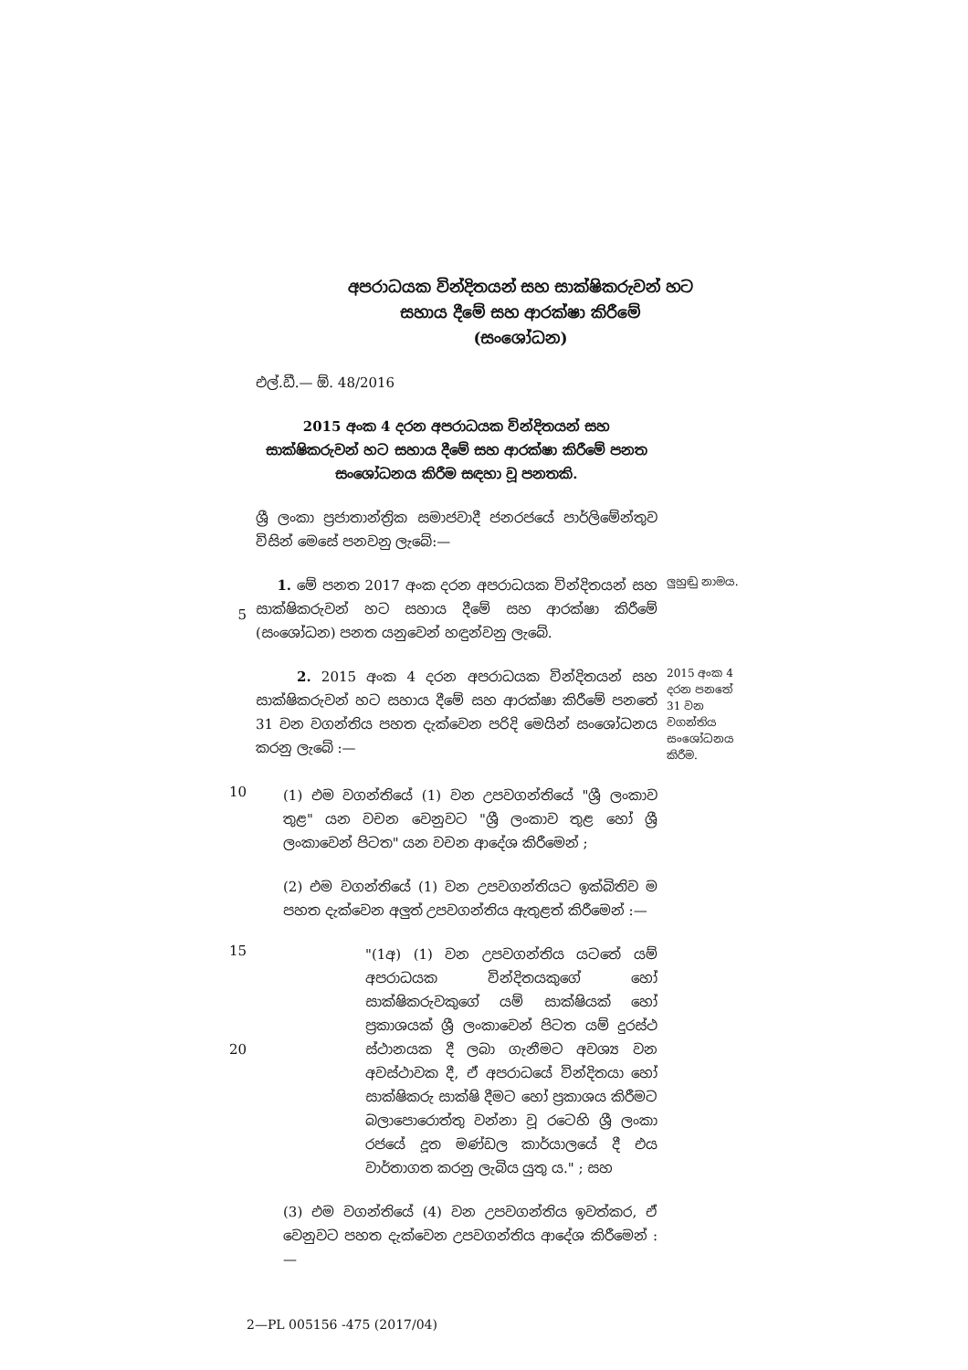අපරාධයක වින්දිතයන් සහ සාක්ෂිකරුවන් හට
සහාය දීමේ සහ ආරක්ෂා කිරීමේ
(සංශෝධන)
එල්.ඩී.— ඕ. 48/2016
2015 අංක 4 දරන අපරාධයක වින්දිතයන් සහ සාක්ෂිකරුවන් හට සහාය දීමේ සහ ආරක්ෂා කිරීමේ පනත සංශෝධනය කිරීම සඳහා වූ පනතකි.
ශ්‍රී ලංකා ප්‍රජාතාන්ත්‍රික සමාජවාදී ජනරජයේ පාර්ලිමේන්තුව විසින් මෙසේ පනවනු ලැබේ:—
5
1. මේ පනත 2017 අංක දරන අපරාධයක වින්දිතයන් සහ සාක්ෂිකරුවන් හට සහාය දීමේ සහ ආරක්ෂා කිරීමේ (සංශෝධන) පනත යනුවෙන් හඳුන්වනු ලැබේ.
ලුහුඬු නාමය.
2. 2015 අංක 4 දරන අපරාධයක වින්දිතයන් සහ සාක්ෂිකරුවන් හට සහාය දීමේ සහ ආරක්ෂා කිරීමේ පනතේ 31 වන වගන්තිය පහත දැක්වෙන පරිදි මෙයින් සංශෝධනය කරනු ලැබේ :—
2015 අංක 4 දරන පනතේ 31 වන වගන්තිය සංශෝධනය කිරීම.
10
(1) එම වගන්තියේ (1) වන උපවගන්තියේ "ශ්‍රී ලංකාව තුළ" යන වචන වෙනුවට "ශ්‍රී ලංකාව තුළ හෝ ශ්‍රී ලංකාවෙන් පිටත" යන වචන ආදේශ කිරීමෙන් ;
(2) එම වගන්තියේ (1) වන උපවගන්තියට ඉක්බිතිව ම පහත දැක්වෙන අලුත් උපවගන්තිය ඇතුළත් කිරීමෙන් :—
15
20
"(1අ) (1) වන උපවගන්තිය යටතේ යම් අපරාධයක වින්දිතයකුගේ හෝ සාක්ෂිකරුවකුගේ යම් සාක්ෂියක් හෝ ප්‍රකාශයක් ශ්‍රී ලංකාවෙන් පිටත යම් දුරස්ථ ස්ථානයක දී ලබා ගැනීමට අවශ්‍ය වන අවස්ථාවක දී, ඒ අපරාධයේ වින්දිතයා හෝ සාක්ෂිකරු සාක්ෂි දීමට හෝ ප්‍රකාශය කිරීමට බලාපොරොත්තු වන්නා වූ රටෙහි ශ්‍රී ලංකා රජයේ දූත මණ්ඩල කාර්යාලයේ දී එය වාර්තාගත කරනු ලැබිය යුතු ය." ; සහ
(3) එම වගන්තියේ (4) වන උපවගන්තිය ඉවත්කර, ඒ වෙනුවට පහත දැක්වෙන උපවගන්තිය ආදේශ කිරීමෙන් :—
2—PL 005156 -475 (2017/04)